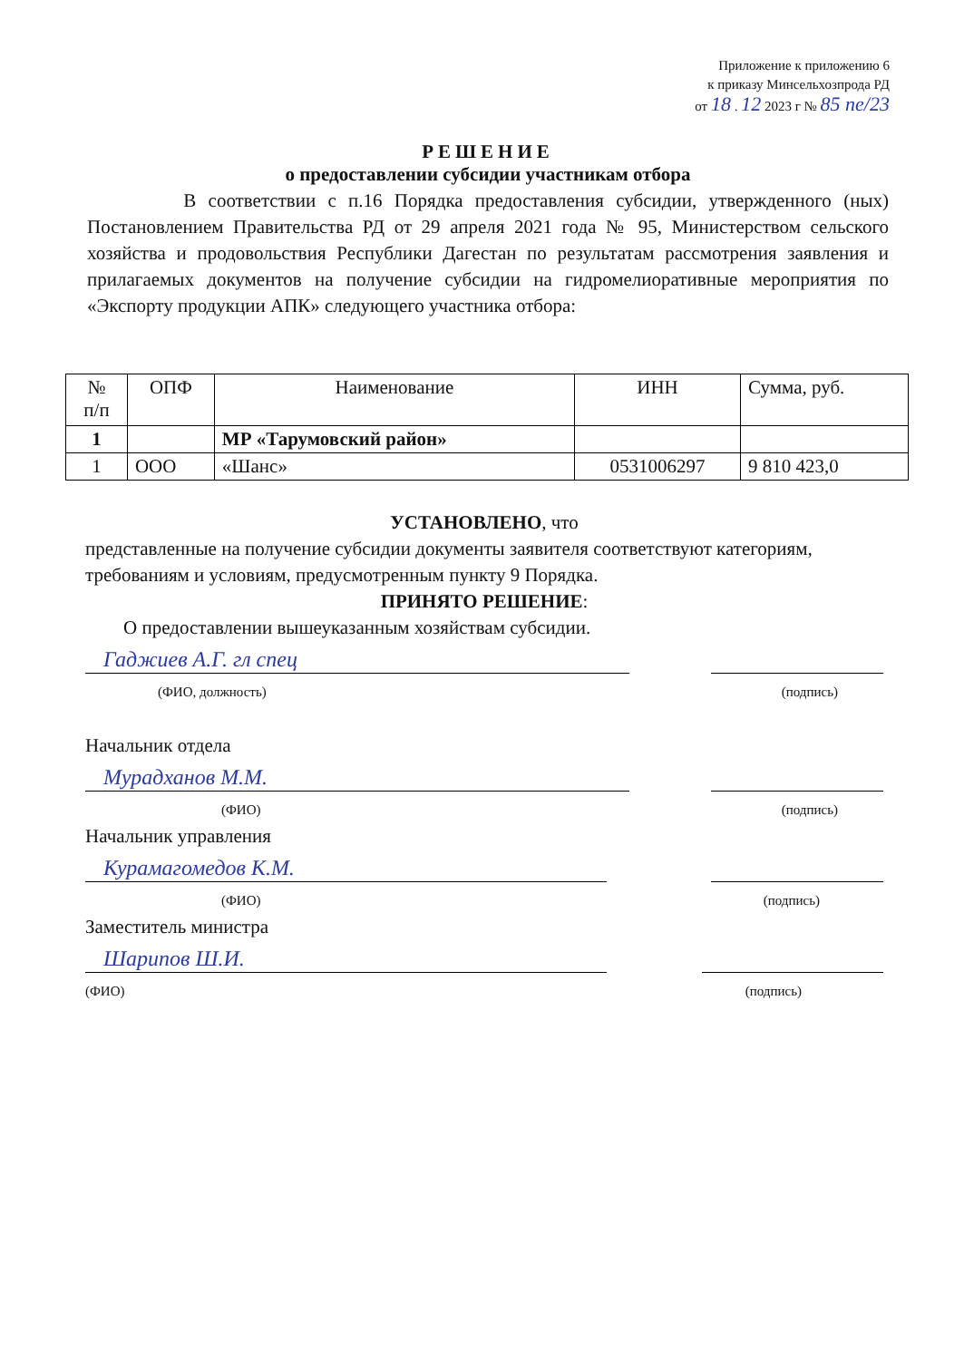Приложение к приложению 6
к приказу Минсельхозпрода РД
от 18 . 12 2023 г № 85 пе/23
РЕШЕНИЕ
о предоставлении субсидии участникам отбора
В соответствии с п.16 Порядка предоставления субсидии, утвержденного (ных) Постановлением Правительства РД от 29 апреля 2021 года № 95, Министерством сельского хозяйства и продовольствия Республики Дагестан по результатам рассмотрения заявления и прилагаемых документов на получение субсидии на гидромелиоративные мероприятия по «Экспорту продукции АПК» следующего участника отбора:
| № п/п | ОПФ | Наименование | ИНН | Сумма, руб. |
| --- | --- | --- | --- | --- |
| 1 | | МР «Тарумовский район» | | |
| 1 | ООО | «Шанс» | 0531006297 | 9 810 423,0 |
УСТАНОВЛЕНО, что
представленные на получение субсидии документы заявителя соответствуют категориям, требованиям и условиям, предусмотренным пункту 9 Порядка.
ПРИНЯТО РЕШЕНИЕ:
О предоставлении вышеуказанным хозяйствам субсидии.
Гаджиев А.Г. гл спец
(ФИО, должность) (подпись)
Начальник отдела
Мурадханов М.М.
(ФИО) (подпись)
Начальник управления
Курамагомедов К.М.
(ФИО) (подпись)
Заместитель министра
Шарипов Ш.И.
(ФИО) (подпись)